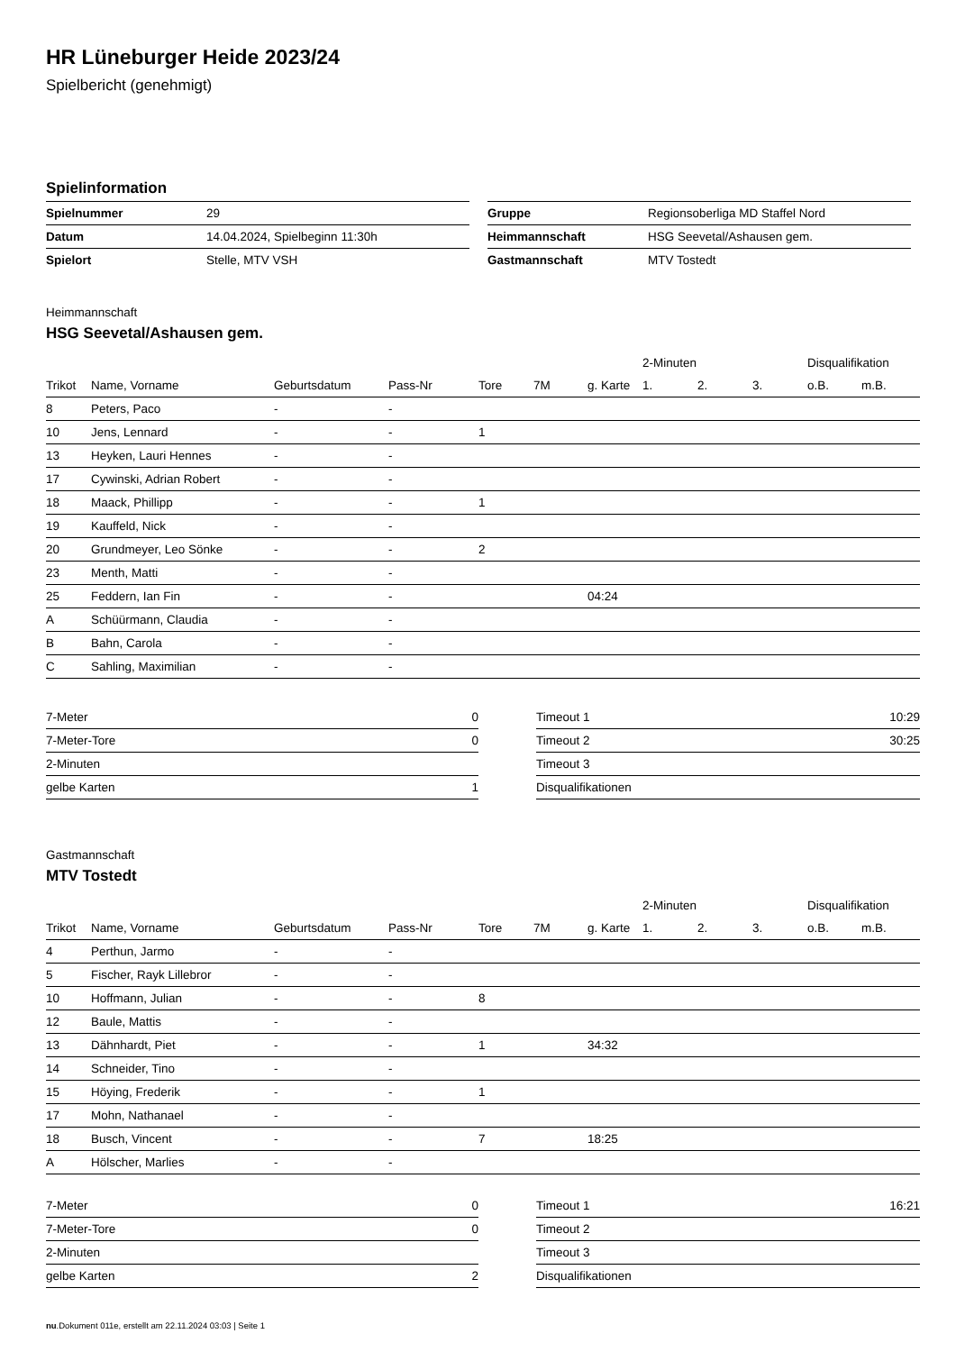HR Lüneburger Heide 2023/24
Spielbericht (genehmigt)
Spielinformation
| Spielnummer | 29 |
| Datum | 14.04.2024, Spielbeginn 11:30h |
| Spielort | Stelle, MTV VSH |
| Gruppe | Regionsoberliga MD Staffel Nord |
| Heimmannschaft | HSG Seevetal/Ashausen gem. |
| Gastmannschaft | MTV Tostedt |
Heimmannschaft
HSG Seevetal/Ashausen gem.
| | | | | | | | 2-Minuten | | | Disqualifikation | |
| --- | --- | --- | --- | --- | --- | --- | --- | --- | --- | --- | --- |
| Trikot | Name, Vorname | Geburtsdatum | Pass-Nr | Tore | 7M | g. Karte | 1. | 2. | 3. | o.B. | m.B. |
| 8 | Peters, Paco | - | - | | | | | | | | |
| 10 | Jens, Lennard | - | - | 1 | | | | | | | |
| 13 | Heyken, Lauri Hennes | - | - | | | | | | | | |
| 17 | Cywinski, Adrian Robert | - | - | | | | | | | | |
| 18 | Maack, Phillipp | - | - | 1 | | | | | | | |
| 19 | Kauffeld, Nick | - | - | | | | | | | | |
| 20 | Grundmeyer, Leo Sönke | - | - | 2 | | | | | | | |
| 23 | Menth, Matti | - | - | | | | | | | | |
| 25 | Feddern, Ian Fin | - | - | | | 04:24 | | | | | |
| A | Schüürmann, Claudia | - | - | | | | | | | | |
| B | Bahn, Carola | - | - | | | | | | | | |
| C | Sahling, Maximilian | - | - | | | | | | | | |
| 7-Meter | 0 |
| 7-Meter-Tore | 0 |
| 2-Minuten | |
| gelbe Karten | 1 |
| Timeout 1 | 10:29 |
| Timeout 2 | 30:25 |
| Timeout 3 | |
| Disqualifikationen | |
Gastmannschaft
MTV Tostedt
| | | | | | | | 2-Minuten | | | Disqualifikation | |
| --- | --- | --- | --- | --- | --- | --- | --- | --- | --- | --- | --- |
| Trikot | Name, Vorname | Geburtsdatum | Pass-Nr | Tore | 7M | g. Karte | 1. | 2. | 3. | o.B. | m.B. |
| 4 | Perthun, Jarmo | - | - | | | | | | | | |
| 5 | Fischer, Rayk Lillebror | - | - | | | | | | | | |
| 10 | Hoffmann, Julian | - | - | 8 | | | | | | | |
| 12 | Baule, Mattis | - | - | | | | | | | | |
| 13 | Dähnhardt, Piet | - | - | 1 | | 34:32 | | | | | |
| 14 | Schneider, Tino | - | - | | | | | | | | |
| 15 | Höying, Frederik | - | - | 1 | | | | | | | |
| 17 | Mohn, Nathanael | - | - | | | | | | | | |
| 18 | Busch, Vincent | - | - | 7 | | 18:25 | | | | | |
| A | Hölscher, Marlies | - | - | | | | | | | | |
| 7-Meter | 0 |
| 7-Meter-Tore | 0 |
| 2-Minuten | |
| gelbe Karten | 2 |
| Timeout 1 | 16:21 |
| Timeout 2 | |
| Timeout 3 | |
| Disqualifikationen | |
nu.Dokument 011e, erstellt am 22.11.2024 03:03 | Seite 1